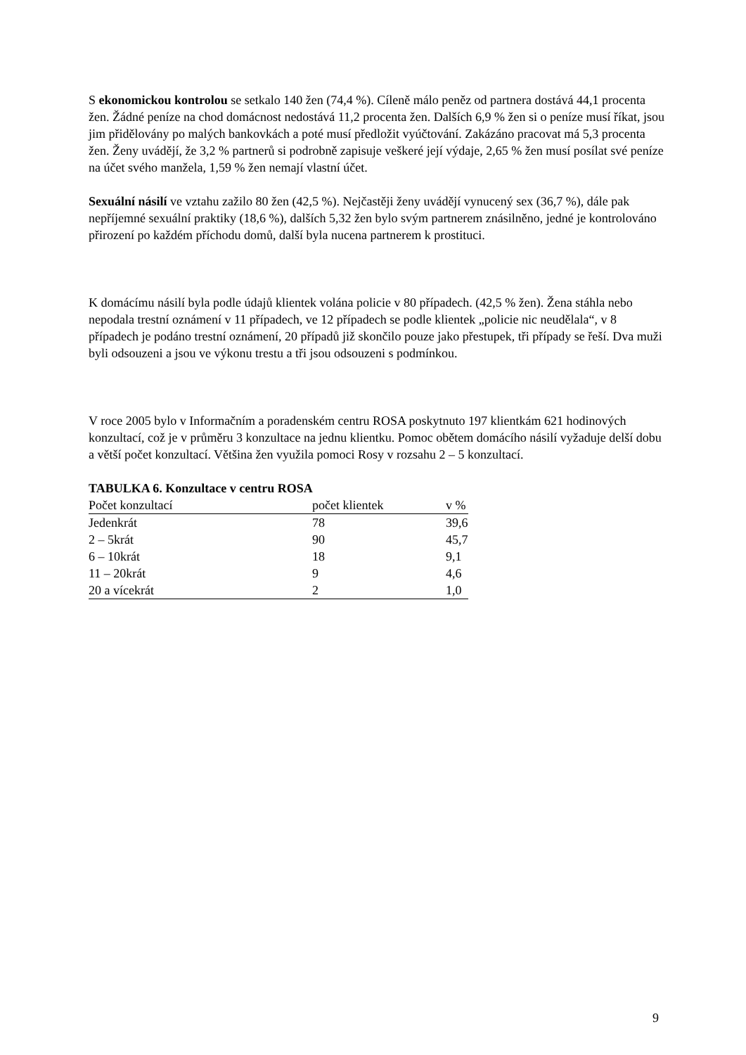S ekonomickou kontrolou se setkalo 140 žen (74,4 %). Cíleně málo peněz od partnera dostává 44,1 procenta žen. Žádné peníze na chod domácnost nedostává 11,2 procenta žen. Dalších 6,9 % žen si o peníze musí říkat, jsou jim přidělovány po malých bankovkách a poté musí předložit vyúčtování. Zakázáno pracovat má 5,3 procenta žen. Ženy uvádějí, že 3,2 % partnerů si podrobně zapisuje veškeré její výdaje, 2,65 % žen musí posílat své peníze na účet svého manžela, 1,59 % žen nemají vlastní účet.
Sexuální násilí ve vztahu zažilo 80 žen (42,5 %). Nejčastěji ženy uvádějí vynucený sex (36,7 %), dále pak nepříjemné sexuální praktiky (18,6 %), dalších 5,32 žen bylo svým partnerem znásilněno, jedné je kontrolováno přirození po každém příchodu domů, další byla nucena partnerem k prostituci.
K domácímu násilí byla podle údajů klientek volána policie v 80 případech. (42,5 % žen). Žena stáhla nebo nepodala trestní oznámení v 11 případech, ve 12 případech se podle klientek „policie nic neudělala“, v 8 případech je podáno trestní oznámení, 20 případů již skončilo pouze jako přestupek, tři případy se řeší. Dva muži byli odsouzeni a jsou ve výkonu trestu a tři jsou odsouzeni s podmínkou.
V roce 2005 bylo v Informačním a poradenském centru ROSA poskytnuto 197 klientkám 621 hodinových konzultací, což je v průměru 3 konzultace na jednu klientku. Pomoc obětem domácího násilí vyžaduje delší dobu a větší počet konzultací. Většina žen využila pomoci Rosy v rozsahu 2 – 5 konzultací.
TABULKA 6. Konzultace v centru ROSA
| Počet konzultací | počet klientek | v % |
| Jedenkrát | 78 | 39,6 |
| 2 – 5krát | 90 | 45,7 |
| 6 – 10krát | 18 | 9,1 |
| 11 – 20krát | 9 | 4,6 |
| 20 a vícekrát | 2 | 1,0 |
9